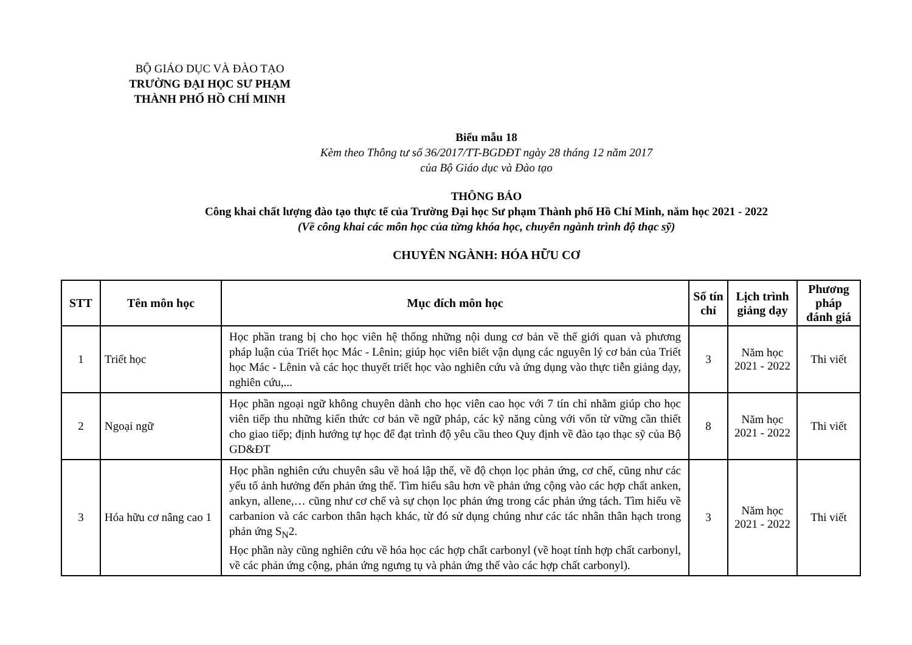BỘ GIÁO DỤC VÀ ĐÀO TẠO
TRƯỜNG ĐẠI HỌC SƯ PHẠM
THÀNH PHỐ HỒ CHÍ MINH
Biểu mẫu 18
Kèm theo Thông tư số 36/2017/TT-BGDĐT ngày 28 tháng 12 năm 2017
của Bộ Giáo dục và Đào tạo
THÔNG BÁO
Công khai chất lượng đào tạo thực tế của Trường Đại học Sư phạm Thành phố Hồ Chí Minh, năm học 2021 - 2022
(Về công khai các môn học của từng khóa học, chuyên ngành trình độ thạc sỹ)
CHUYÊN NGÀNH: HÓA HỮU CƠ
| STT | Tên môn học | Mục đích môn học | Số tín chỉ | Lịch trình giảng dạy | Phương pháp đánh giá |
| --- | --- | --- | --- | --- | --- |
| 1 | Triết học | Học phần trang bị cho học viên hệ thống những nội dung cơ bản về thế giới quan và phương pháp luận của Triết học Mác - Lênin; giúp học viên biết vận dụng các nguyên lý cơ bản của Triết học Mác - Lênin và các học thuyết triết học vào nghiên cứu và ứng dụng vào thực tiễn giảng dạy, nghiên cứu,... | 3 | Năm học 2021 - 2022 | Thi viết |
| 2 | Ngoại ngữ | Học phần ngoại ngữ không chuyên dành cho học viên cao học với 7 tín chỉ nhằm giúp cho học viên tiếp thu những kiến thức cơ bản về ngữ pháp, các kỹ năng cùng với vốn từ vững cần thiết cho giao tiếp; định hướng tự học để đạt trình độ yêu cầu theo Quy định về đào tạo thạc sỹ của Bộ GD&ĐT | 8 | Năm học 2021 - 2022 | Thi viết |
| 3 | Hóa hữu cơ nâng cao 1 | Học phần nghiên cứu chuyên sâu về hoá lập thể, về độ chọn lọc phản ứng, cơ chế, cũng như các yếu tố ảnh hưởng đến phản ứng thế. Tìm hiểu sâu hơn về phản ứng cộng vào các hợp chất anken, ankyn, allene,… cũng như cơ chế và sự chọn lọc phản ứng trong các phản ứng tách. Tìm hiểu về carbanion và các carbon thân hạch khác, từ đó sử dụng chúng như các tác nhân thân hạch trong phản ứng S<sub>N</sub>2. Học phần này cũng nghiên cứu về hóa học các hợp chất carbonyl (về hoạt tính hợp chất carbonyl, về các phản ứng cộng, phản ứng ngưng tụ và phản ứng thế vào các hợp chất carbonyl). | 3 | Năm học 2021 - 2022 | Thi viết |